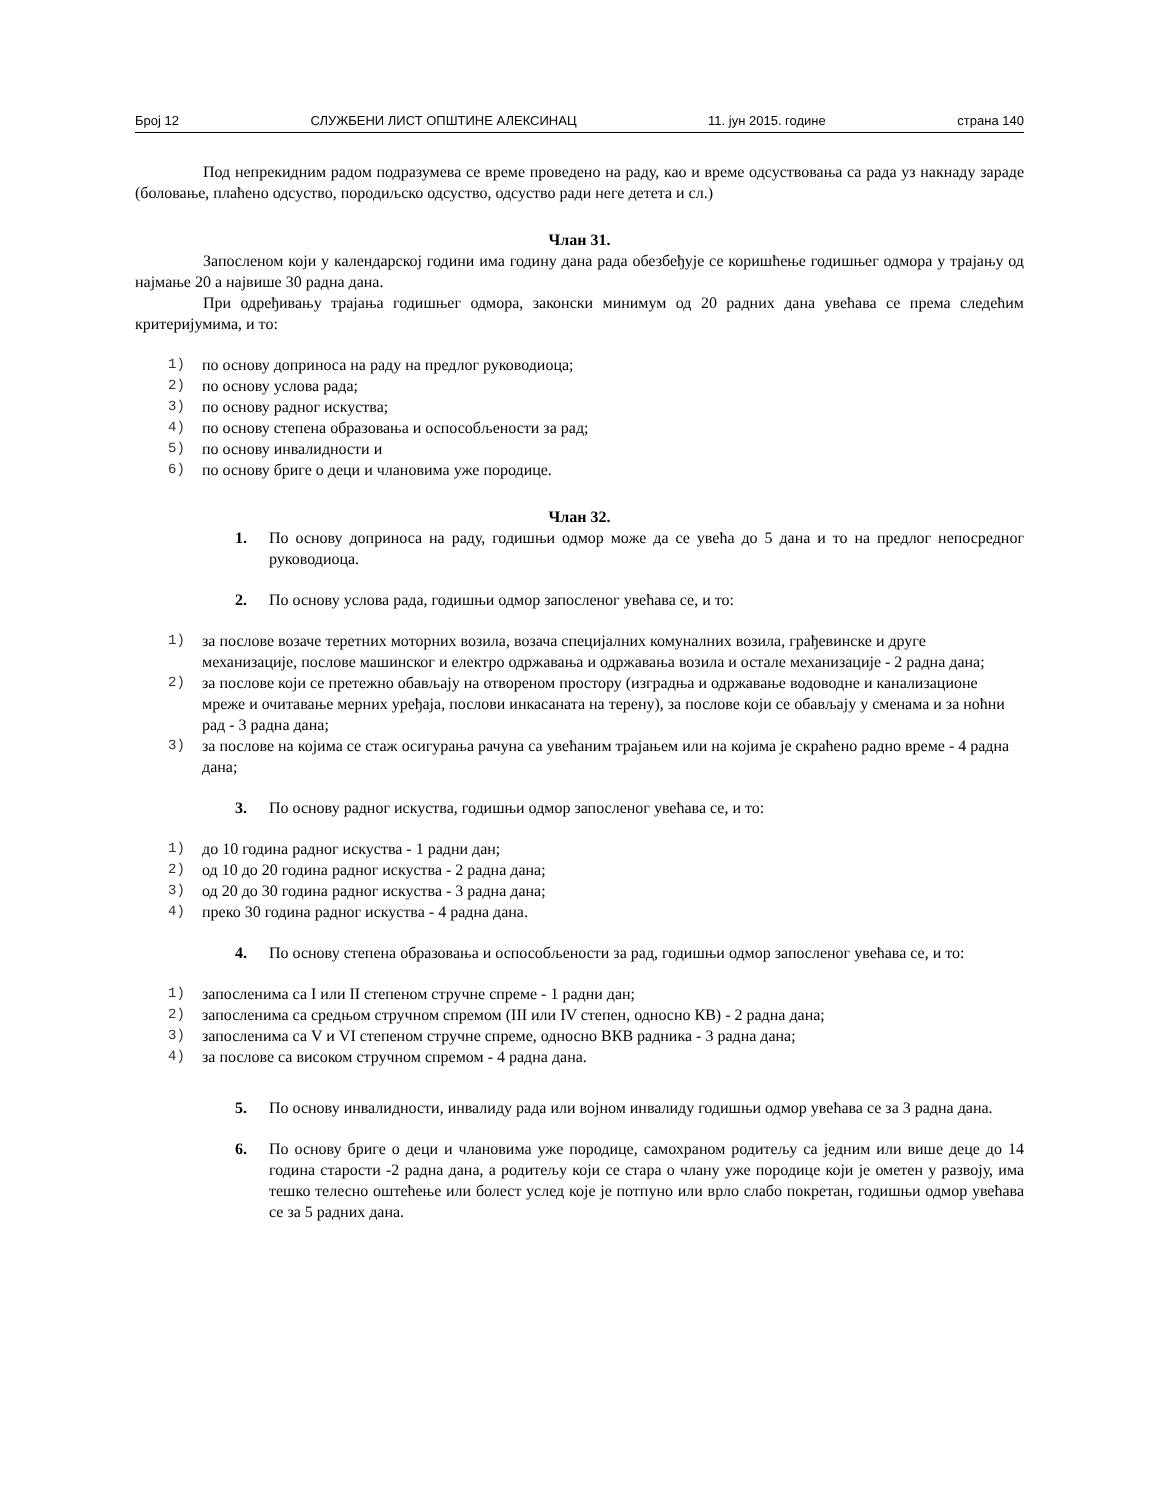Број 12 СЛУЖБЕНИ ЛИСТ ОПШТИНЕ АЛЕКСИНАЦ 11. јун 2015. године страна 140
Под непрекидним радом подразумева се време проведено на раду, као и време одсуствовања са рада уз накнаду зараде (боловање, плаћено одсуство, породиљско одсуство, одсуство ради неге детета и сл.)
Члан 31.
Запосленом који у календарској години има годину дана рада обезбеђује се коришћење годишњег одмора у трајању од најмање 20 а највише 30 радна дана.
При одређивању трајања годишњег одмора, законски минимум од 20 радних дана увећава се према следећим критеријумима, и то:
1) по основу доприноса на раду на предлог руководиоца;
2) по основу услова рада;
3) по основу радног искуства;
4) по основу степена образовања и оспособљености за рад;
5) по основу инвалидности и
6) по основу бриге о деци и члановима уже породице.
Члан 32.
1. По основу доприноса на раду, годишњи одмор може да се увећа до 5 дана и то на предлог непосредног руководиоца.
2. По основу услова рада, годишњи одмор запосленог увећава се, и то:
1) за послове возаче теретних моторних возила, возача специјалних комуналних возила, грађевинске и друге механизације, послове машинског и електро одржавања и одржавања возила и остале механизације - 2 радна дана;
2) за послове који се претежно обављају на отвореном простору (изградња и одржавање водоводне и канализационе мреже и очитавање мерних уређаја, послови инкасаната на терену), за послове који се обављају у сменама и за ноћни рад - 3 радна дана;
3) за послове на којима се стаж осигурања рачуна са увећаним трајањем или на којима је скраћено радно време - 4 радна дана;
3. По основу радног искуства, годишњи одмор запосленог увећава се, и то:
1) до 10 година радног искуства - 1 радни дан;
2) од 10 до 20 година радног искуства - 2 радна дана;
3) од 20 до 30 година радног искуства - 3 радна дана;
4) преко 30 година радног искуства - 4 радна дана.
4. По основу степена образовања и оспособљености за рад, годишњи одмор запосленог увећава се, и то:
1) запосленима са I или II степеном стручне спреме - 1 радни дан;
2) запосленима са средњом стручном спремом (III или IV степен, односно КВ) - 2 радна дана;
3) запосленима са V и VI степеном стручне спреме, односно ВКВ радника - 3 радна дана;
4) за послове са високом стручном спремом - 4 радна дана.
5. По основу инвалидности, инвалиду рада или војном инвалиду годишњи одмор увећава се за 3 радна дана.
6. По основу бриге о деци и члановима уже породице, самохраном родитељу са једним или више деце до 14 година старости -2 радна дана, а родитељу који се стара о члану уже породице који је ометен у развоју, има тешко телесно оштећење или болест услед које је потпуно или врло слабо покретан, годишњи одмор увећава се за 5 радних дана.